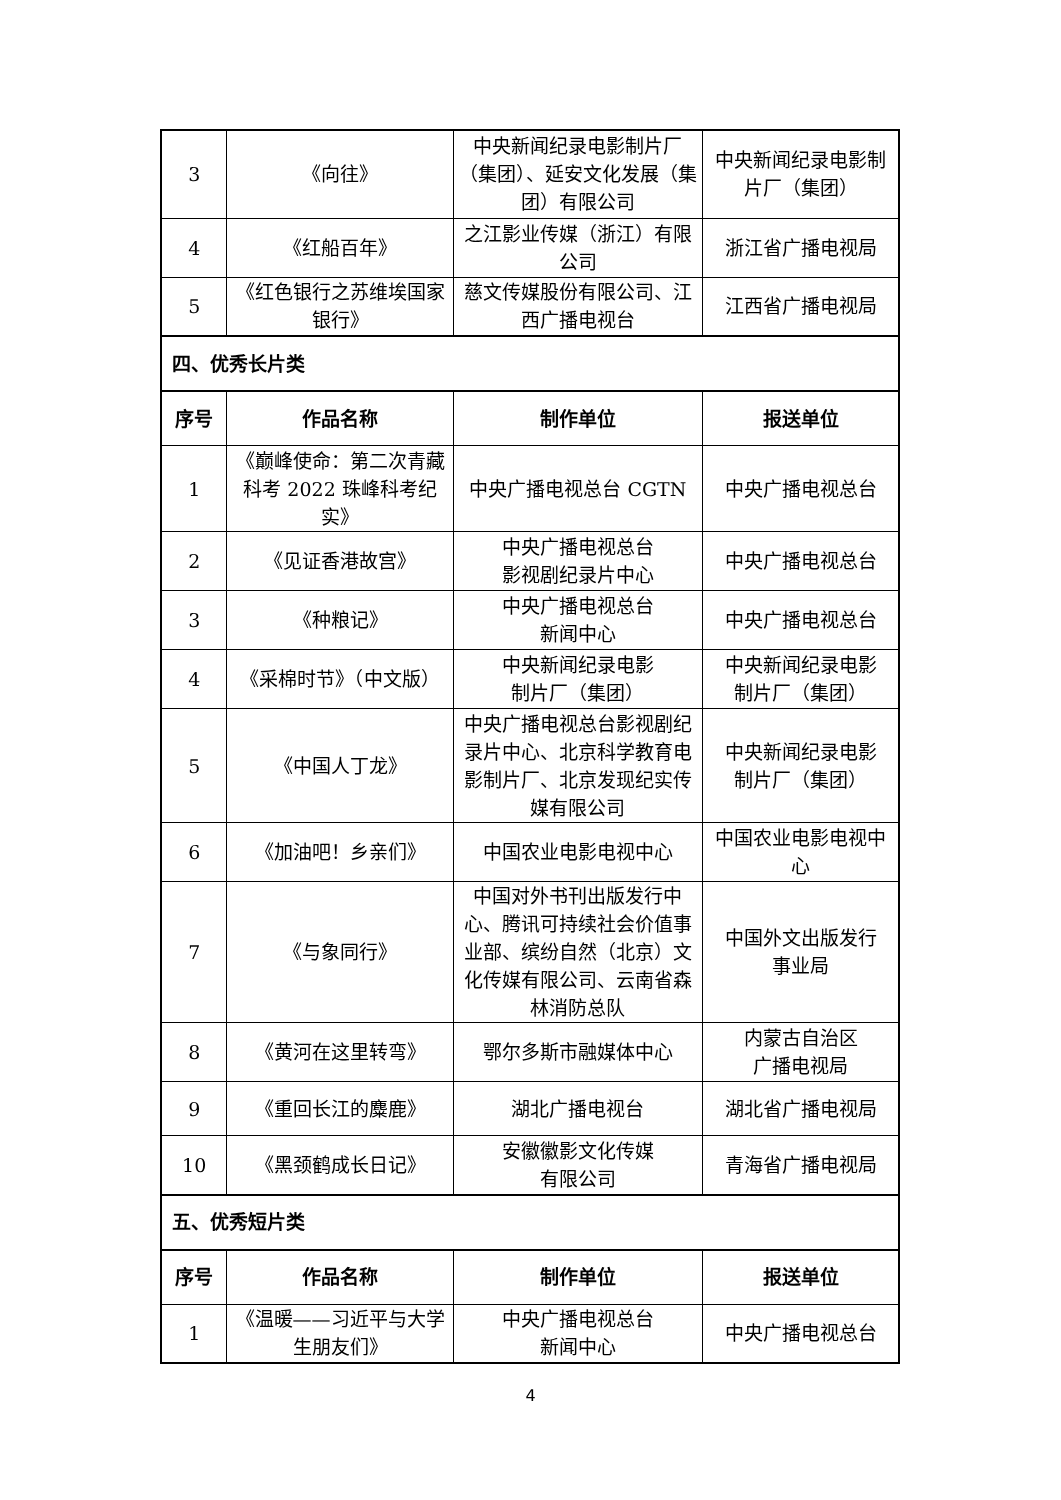| 3 | 《向往》 | 中央新闻纪录电影制片厂（集团）、延安文化发展（集团）有限公司 | 中央新闻纪录电影制片厂（集团） |
| 4 | 《红船百年》 | 之江影业传媒（浙江）有限公司 | 浙江省广播电视局 |
| 5 | 《红色银行之苏维埃国家银行》 | 慈文传媒股份有限公司、江西广播电视台 | 江西省广播电视局 |
| 四、优秀长片类 | | | |
| 序号 | 作品名称 | 制作单位 | 报送单位 |
| 1 | 《巅峰使命：第二次青藏科考 2022 珠峰科考纪实》 | 中央广播电视总台 CGTN | 中央广播电视总台 |
| 2 | 《见证香港故宫》 | 中央广播电视总台 影视剧纪录片中心 | 中央广播电视总台 |
| 3 | 《种粮记》 | 中央广播电视总台 新闻中心 | 中央广播电视总台 |
| 4 | 《采棉时节》（中文版） | 中央新闻纪录电影 制片厂（集团） | 中央新闻纪录电影 制片厂（集团） |
| 5 | 《中国人丁龙》 | 中央广播电视总台影视剧纪录片中心、北京科学教育电影制片厂、北京发现纪实传媒有限公司 | 中央新闻纪录电影 制片厂（集团） |
| 6 | 《加油吧！乡亲们》 | 中国农业电影电视中心 | 中国农业电影电视中心 |
| 7 | 《与象同行》 | 中国对外书刊出版发行中心、腾讯可持续社会价值事业部、缤纷自然（北京）文化传媒有限公司、云南省森林消防总队 | 中国外文出版发行 事业局 |
| 8 | 《黄河在这里转弯》 | 鄂尔多斯市融媒体中心 | 内蒙古自治区 广播电视局 |
| 9 | 《重回长江的麋鹿》 | 湖北广播电视台 | 湖北省广播电视局 |
| 10 | 《黑颈鹤成长日记》 | 安徽徽影文化传媒 有限公司 | 青海省广播电视局 |
| 五、优秀短片类 | | | |
| 序号 | 作品名称 | 制作单位 | 报送单位 |
| 1 | 《温暖——习近平与大学生朋友们》 | 中央广播电视总台 新闻中心 | 中央广播电视总台 |
4